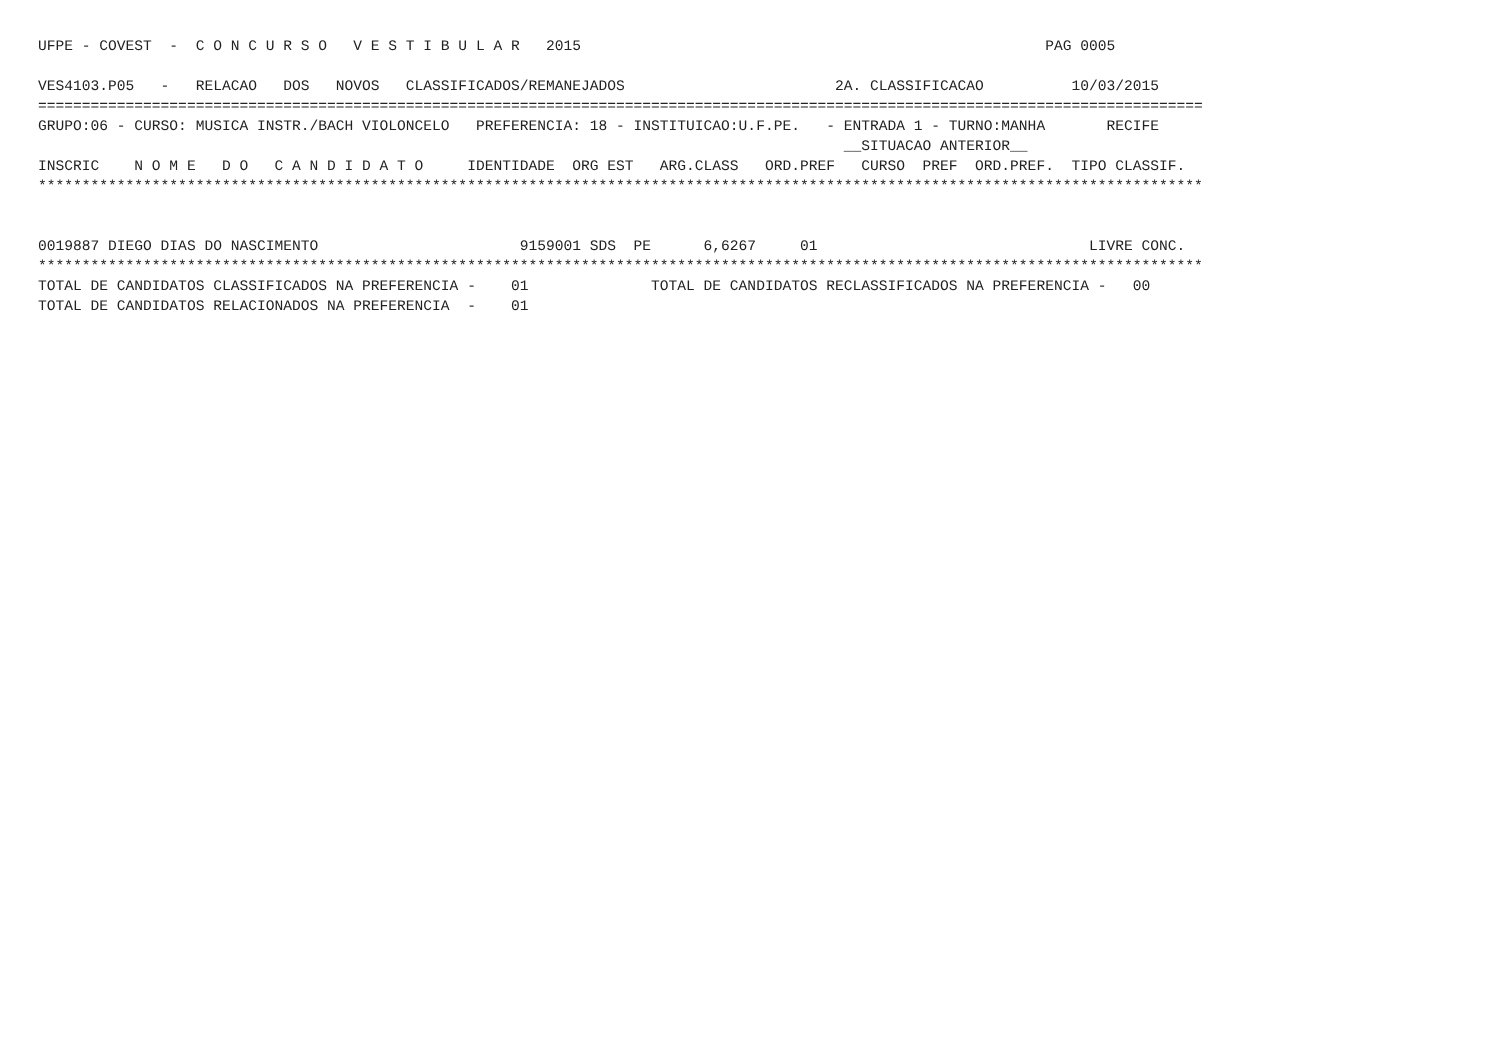UFPE - COVEST  -  C O N C U R S O   V E S T I B U L A R   2015                                                     PAG 0005

VES4103.P05   -   RELACAO   DOS   NOVOS   CLASSIFICADOS/REMANEJADOS                        2A. CLASSIFICACAO          10/03/2015
=====================================================================================================================================
GRUPO:06 - CURSO: MUSICA INSTR./BACH VIOLONCELO   PREFERENCIA: 18 - INSTITUICAO:U.F.PE.   - ENTRADA 1 - TURNO:MANHA       RECIFE
                                                                                            __SITUACAO ANTERIOR__
INSCRIC    N O M E   D O   C A N D I D A T O     IDENTIDADE  ORG EST   ARG.CLASS   ORD.PREF   CURSO  PREF  ORD.PREF.  TIPO CLASSIF.
*************************************************************************************************************************************


0019887 DIEGO DIAS DO NASCIMENTO                       9159001 SDS  PE      6,6267     01                               LIVRE CONC.
*************************************************************************************************************************************
TOTAL DE CANDIDATOS CLASSIFICADOS NA PREFERENCIA -    01              TOTAL DE CANDIDATOS RECLASSIFICADOS NA PREFERENCIA -   00
TOTAL DE CANDIDATOS RELACIONADOS NA PREFERENCIA  -    01